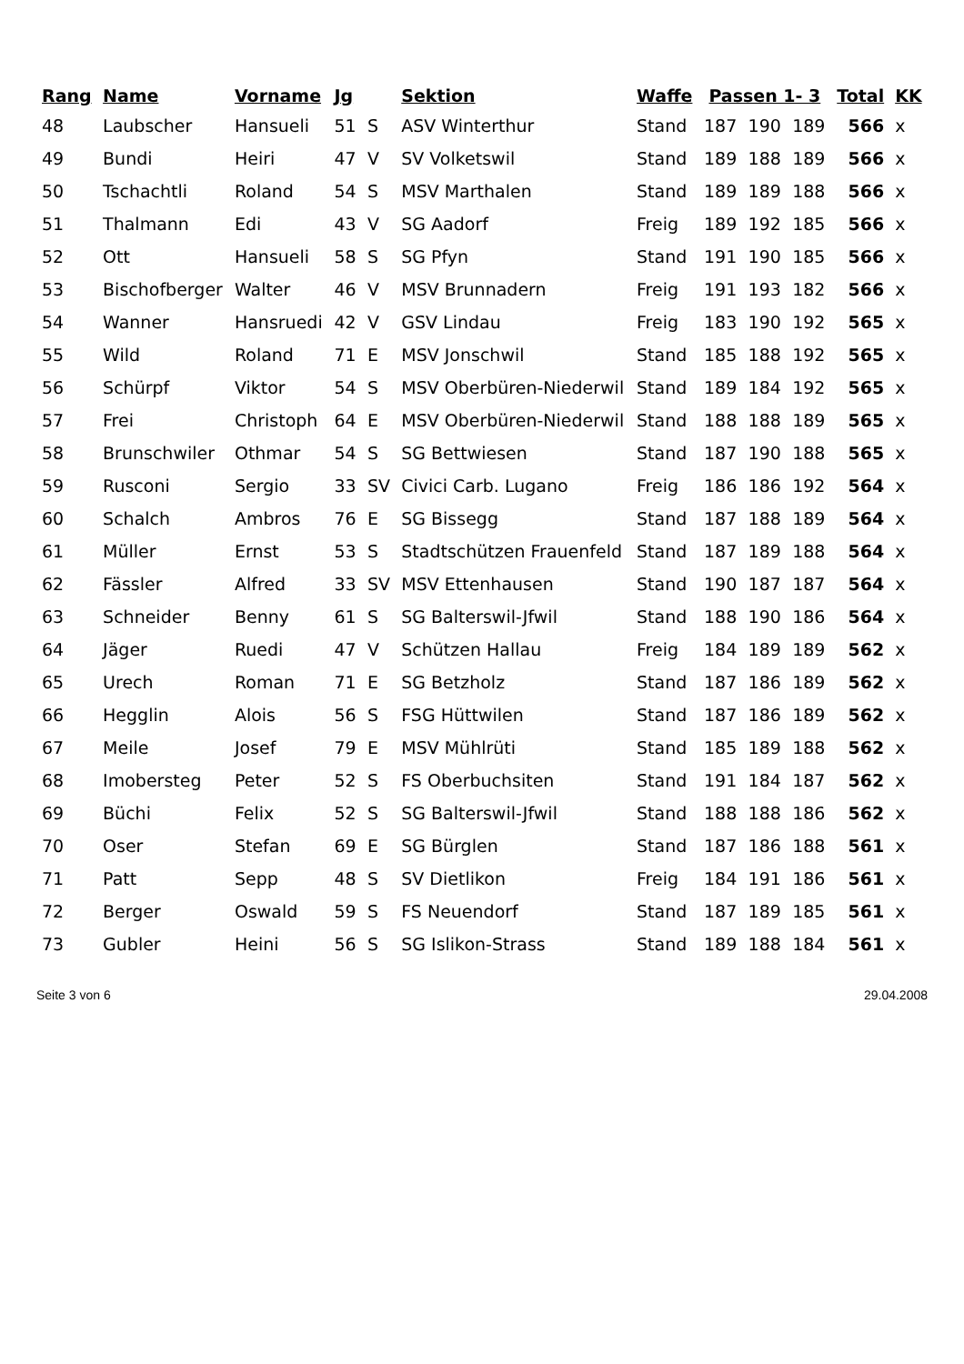| Rang | Name | Vorname | Jg | | Sektion | Waffe | Passen 1- 3 | | | Total | KK |
| --- | --- | --- | --- | --- | --- | --- | --- | --- | --- | --- | --- |
| 48 | Laubscher | Hansueli | 51 | S | ASV Winterthur | Stand | 187 | 190 | 189 | 566 | x |
| 49 | Bundi | Heiri | 47 | V | SV Volketswil | Stand | 189 | 188 | 189 | 566 | x |
| 50 | Tschachtli | Roland | 54 | S | MSV Marthalen | Stand | 189 | 189 | 188 | 566 | x |
| 51 | Thalmann | Edi | 43 | V | SG Aadorf | Freig | 189 | 192 | 185 | 566 | x |
| 52 | Ott | Hansueli | 58 | S | SG Pfyn | Stand | 191 | 190 | 185 | 566 | x |
| 53 | Bischofberger | Walter | 46 | V | MSV Brunnadern | Freig | 191 | 193 | 182 | 566 | x |
| 54 | Wanner | Hansruedi | 42 | V | GSV Lindau | Freig | 183 | 190 | 192 | 565 | x |
| 55 | Wild | Roland | 71 | E | MSV Jonschwil | Stand | 185 | 188 | 192 | 565 | x |
| 56 | Schürpf | Viktor | 54 | S | MSV Oberbüren-Niederwil | Stand | 189 | 184 | 192 | 565 | x |
| 57 | Frei | Christoph | 64 | E | MSV Oberbüren-Niederwil | Stand | 188 | 188 | 189 | 565 | x |
| 58 | Brunschwiler | Othmar | 54 | S | SG Bettwiesen | Stand | 187 | 190 | 188 | 565 | x |
| 59 | Rusconi | Sergio | 33 | SV | Civici Carb. Lugano | Freig | 186 | 186 | 192 | 564 | x |
| 60 | Schalch | Ambros | 76 | E | SG Bissegg | Stand | 187 | 188 | 189 | 564 | x |
| 61 | Müller | Ernst | 53 | S | Stadtschützen Frauenfeld | Stand | 187 | 189 | 188 | 564 | x |
| 62 | Fässler | Alfred | 33 | SV | MSV Ettenhausen | Stand | 190 | 187 | 187 | 564 | x |
| 63 | Schneider | Benny | 61 | S | SG Balterswil-Jfwil | Stand | 188 | 190 | 186 | 564 | x |
| 64 | Jäger | Ruedi | 47 | V | Schützen Hallau | Freig | 184 | 189 | 189 | 562 | x |
| 65 | Urech | Roman | 71 | E | SG Betzholz | Stand | 187 | 186 | 189 | 562 | x |
| 66 | Hegglin | Alois | 56 | S | FSG Hüttwilen | Stand | 187 | 186 | 189 | 562 | x |
| 67 | Meile | Josef | 79 | E | MSV Mühlrüti | Stand | 185 | 189 | 188 | 562 | x |
| 68 | Imobersteg | Peter | 52 | S | FS Oberbuchsiten | Stand | 191 | 184 | 187 | 562 | x |
| 69 | Büchi | Felix | 52 | S | SG Balterswil-Jfwil | Stand | 188 | 188 | 186 | 562 | x |
| 70 | Oser | Stefan | 69 | E | SG Bürglen | Stand | 187 | 186 | 188 | 561 | x |
| 71 | Patt | Sepp | 48 | S | SV Dietlikon | Freig | 184 | 191 | 186 | 561 | x |
| 72 | Berger | Oswald | 59 | S | FS Neuendorf | Stand | 187 | 189 | 185 | 561 | x |
| 73 | Gubler | Heini | 56 | S | SG Islikon-Strass | Stand | 189 | 188 | 184 | 561 | x |
Seite 3 von 6 29.04.2008